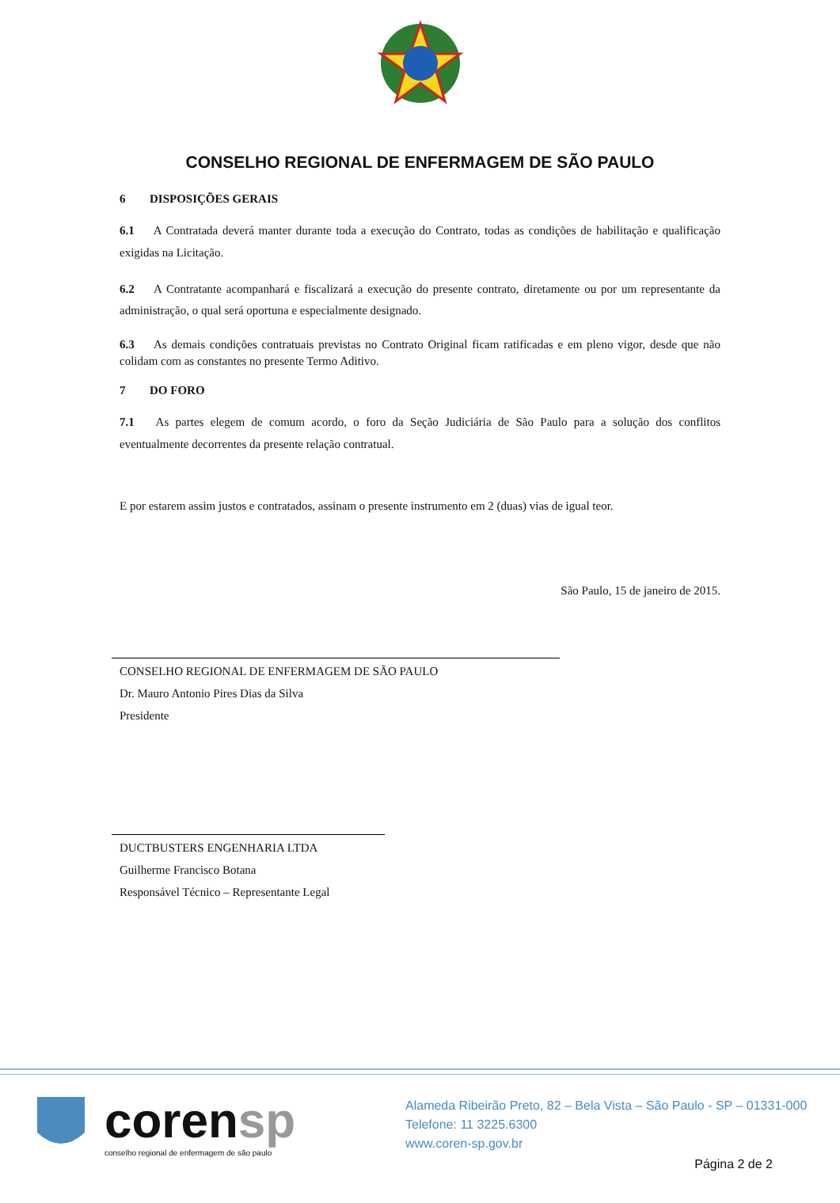CONSELHO REGIONAL DE ENFERMAGEM DE SÃO PAULO
6 DISPOSIÇÕES GERAIS
6.1 A Contratada deverá manter durante toda a execução do Contrato, todas as condições de habilitação e qualificação exigidas na Licitação.
6.2 A Contratante acompanhará e fiscalizará a execução do presente contrato, diretamente ou por um representante da administração, o qual será oportuna e especialmente designado.
6.3 As demais condições contratuais previstas no Contrato Original ficam ratificadas e em pleno vigor, desde que não colidam com as constantes no presente Termo Aditivo.
7 DO FORO
7.1 As partes elegem de comum acordo, o foro da Seção Judiciária de São Paulo para a solução dos conflitos eventualmente decorrentes da presente relação contratual.
E por estarem assim justos e contratados, assinam o presente instrumento em 2 (duas) vias de igual teor.
São Paulo, 15 de janeiro de 2015.
CONSELHO REGIONAL DE ENFERMAGEM DE SÃO PAULO
Dr. Mauro Antonio Pires Dias da Silva
Presidente
DUCTBUSTERS ENGENHARIA LTDA
Guilherme Francisco Botana
Responsável Técnico – Representante Legal
corensp
conselho regional de enfermagem de são paulo
Alameda Ribeirão Preto, 82 – Bela Vista – São Paulo - SP – 01331-000
Telefone: 11 3225.6300
www.coren-sp.gov.br
Página 2 de 2